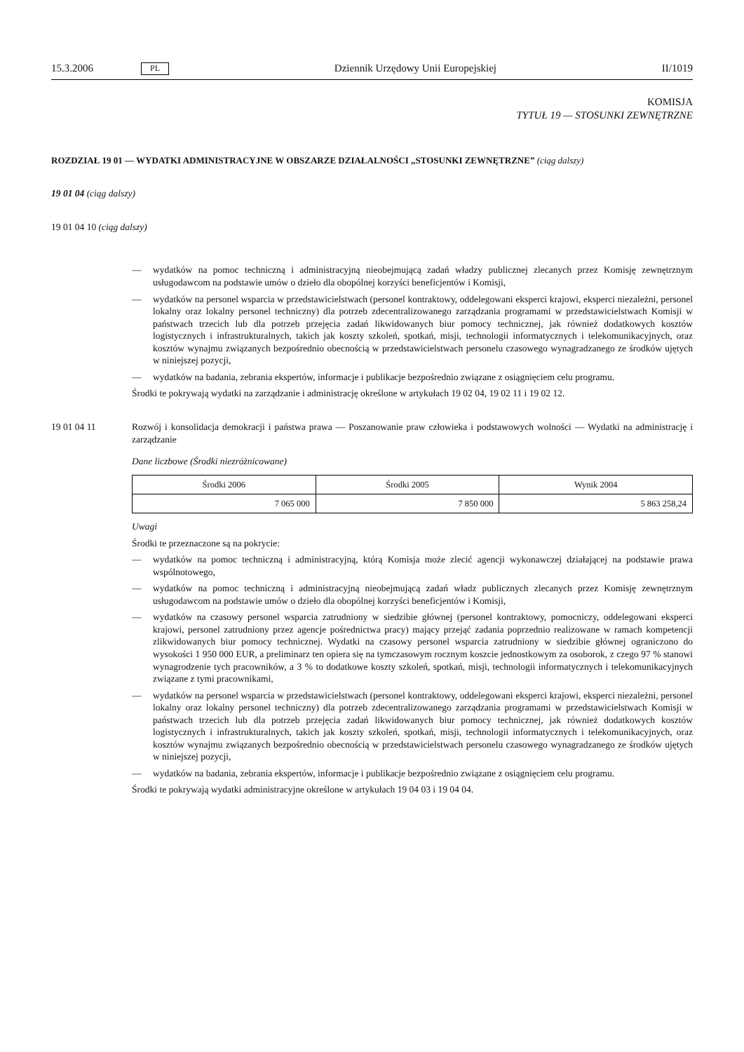15.3.2006 PL Dziennik Urzędowy Unii Europejskiej II/1019
KOMISJA
TYTUŁ 19 — STOSUNKI ZEWNĘTRZNE
ROZDZIAŁ 19 01 — WYDATKI ADMINISTRACYJNE W OBSZARZE DZIAŁALNOŚCI „STOSUNKI ZEWNĘTRZNE” (ciąg dalszy)
19 01 04 (ciąg dalszy)
19 01 04 10 (ciąg dalszy)
— wydatków na pomoc techniczną i administracyjną nieobejmującą zadań władzy publicznej zlecanych przez Komisję zewnętrznym usługodawcom na podstawie umów o dzieło dla obopólnej korzyści beneficjentów i Komisji,
— wydatków na personel wsparcia w przedstawicielstwach (personel kontraktowy, oddelegowani eksperci krajowi, eksperci niezależni, personel lokalny oraz lokalny personel techniczny) dla potrzeb zdecentralizowanego zarządzania programami w przedstawicielstwach Komisji w państwach trzecich lub dla potrzeb przejęcia zadań likwidowanych biur pomocy technicznej, jak również dodatkowych kosztów logistycznych i infrastrukturalnych, takich jak koszty szkoleń, spotkań, misji, technologii informatycznych i telekomunikacyjnych, oraz kosztów wynajmu związanych bezpośrednio obecnością w przedstawicielstwach personelu czasowego wynagradzanego ze środków ujętych w niniejszej pozycji,
— wydatków na badania, zebrania ekspertów, informacje i publikacje bezpośrednio związane z osiągnięciem celu programu.
Środki te pokrywają wydatki na zarządzanie i administrację określone w artykułach 19 02 04, 19 02 11 i 19 02 12.
19 01 04 11 Rozwój i konsolidacja demokracji i państwa prawa — Poszanowanie praw człowieka i podstawowych wolności — Wydatki na administrację i zarządzanie
Dane liczbowe (Środki niezróżnicowane)
| Środki 2006 | Środki 2005 | Wynik 2004 |
| --- | --- | --- |
| 7 065 000 | 7 850 000 | 5 863 258,24 |
Uwagi
Środki te przeznaczone są na pokrycie:
— wydatków na pomoc techniczną i administracyjną, którą Komisja może zlecić agencji wykonawczej działającej na podstawie prawa wspólnotowego,
— wydatków na pomoc techniczną i administracyjną nieobejmującą zadań władz publicznych zlecanych przez Komisję zewnętrznym usługodawcom na podstawie umów o dzieło dla obopólnej korzyści beneficjentów i Komisji,
— wydatków na czasowy personel wsparcia zatrudniony w siedzibie głównej (personel kontraktowy, pomocniczy, oddelegowani eksperci krajowi, personel zatrudniony przez agencje pośrednictwa pracy) mający przejąć zadania poprzednio realizowane w ramach kompetencji zlikwidowanych biur pomocy technicznej. Wydatki na czasowy personel wsparcia zatrudniony w siedzibie głównej ograniczono do wysokości 1 950 000 EUR, a preliminarz ten opiera się na tymczasowym rocznym koszcie jednostkowym za osoborok, z czego 97 % stanowi wynagrodzenie tych pracowników, a 3 % to dodatkowe koszty szkoleń, spotkań, misji, technologii informatycznych i telekomunikacyjnych związane z tymi pracownikami,
— wydatków na personel wsparcia w przedstawicielstwach (personel kontraktowy, oddelegowani eksperci krajowi, eksperci niezależni, personel lokalny oraz lokalny personel techniczny) dla potrzeb zdecentralizowanego zarządzania programami w przedstawicielstwach Komisji w państwach trzecich lub dla potrzeb przejęcia zadań likwidowanych biur pomocy technicznej, jak również dodatkowych kosztów logistycznych i infrastrukturalnych, takich jak koszty szkoleń, spotkań, misji, technologii informatycznych i telekomunikacyjnych, oraz kosztów wynajmu związanych bezpośrednio obecnością w przedstawicielstwach personelu czasowego wynagradzanego ze środków ujętych w niniejszej pozycji,
— wydatków na badania, zebrania ekspertów, informacje i publikacje bezpośrednio związane z osiągnięciem celu programu.
Środki te pokrywają wydatki administracyjne określone w artykułach 19 04 03 i 19 04 04.